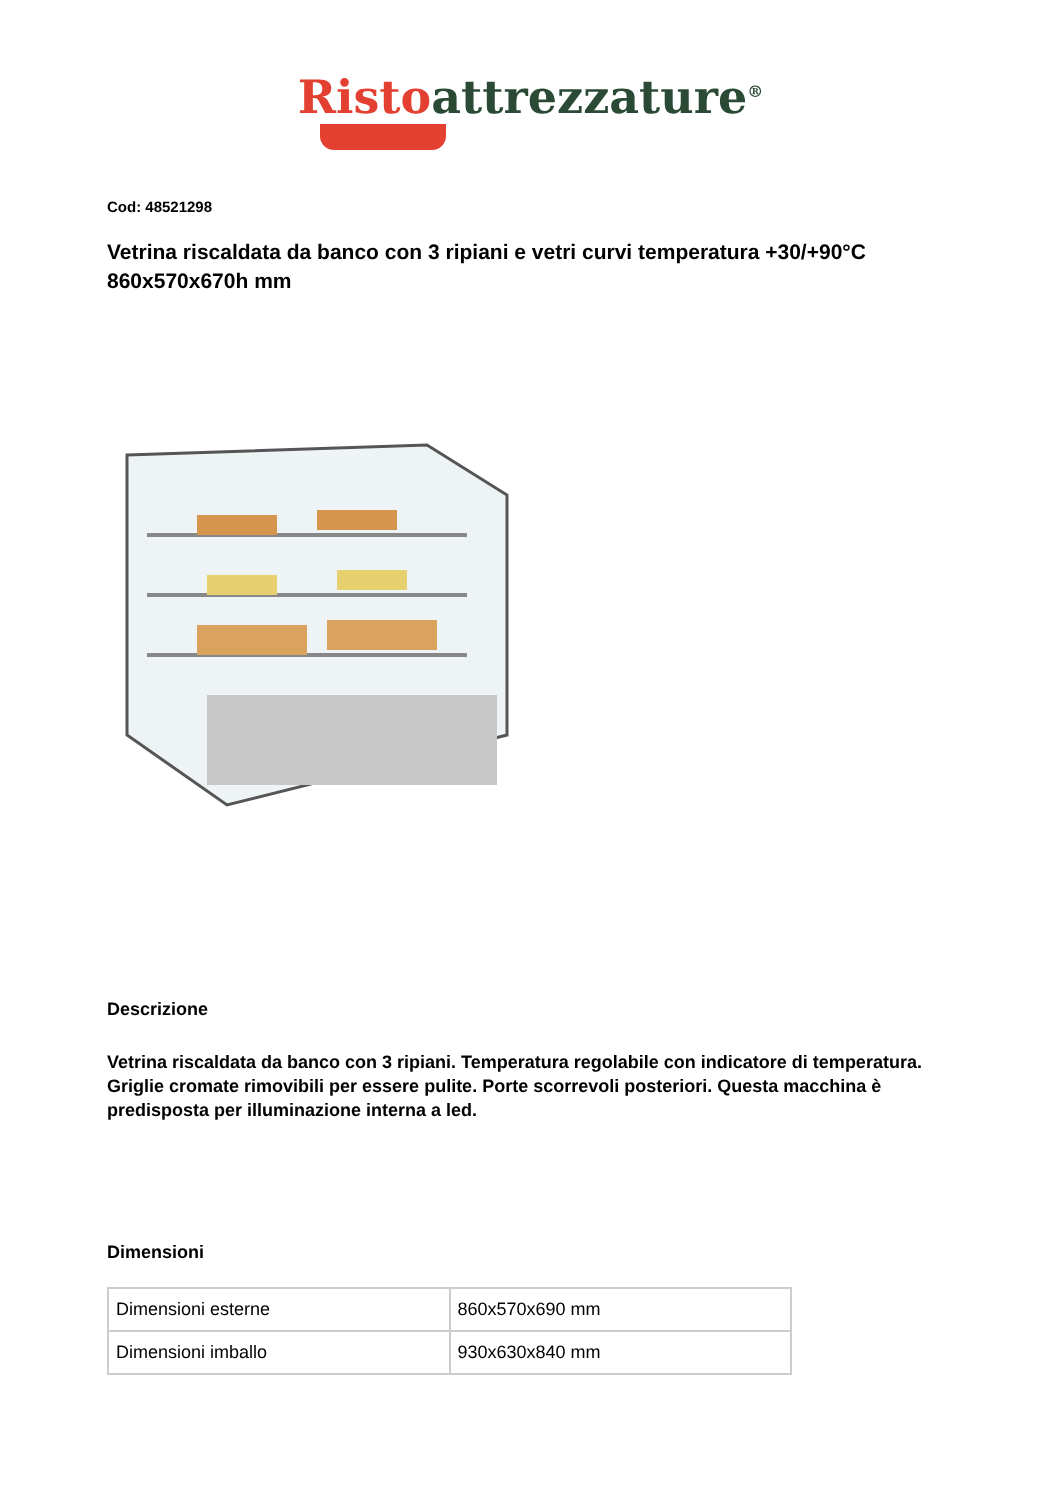Risto attrezzature<sup>®</sup>
Cod: 48521298
Vetrina riscaldata da banco con 3 ripiani e vetri curvi temperatura +30/+90°C 860x570x670h mm
Descrizione
Vetrina riscaldata da banco con 3 ripiani. Temperatura regolabile con indicatore di temperatura. Griglie cromate rimovibili per essere pulite. Porte scorrevoli posteriori. Questa macchina è predisposta per illuminazione interna a led.
Dimensioni
| Dimensioni esterne | 860x570x690 mm |
| Dimensioni imballo | 930x630x840 mm |